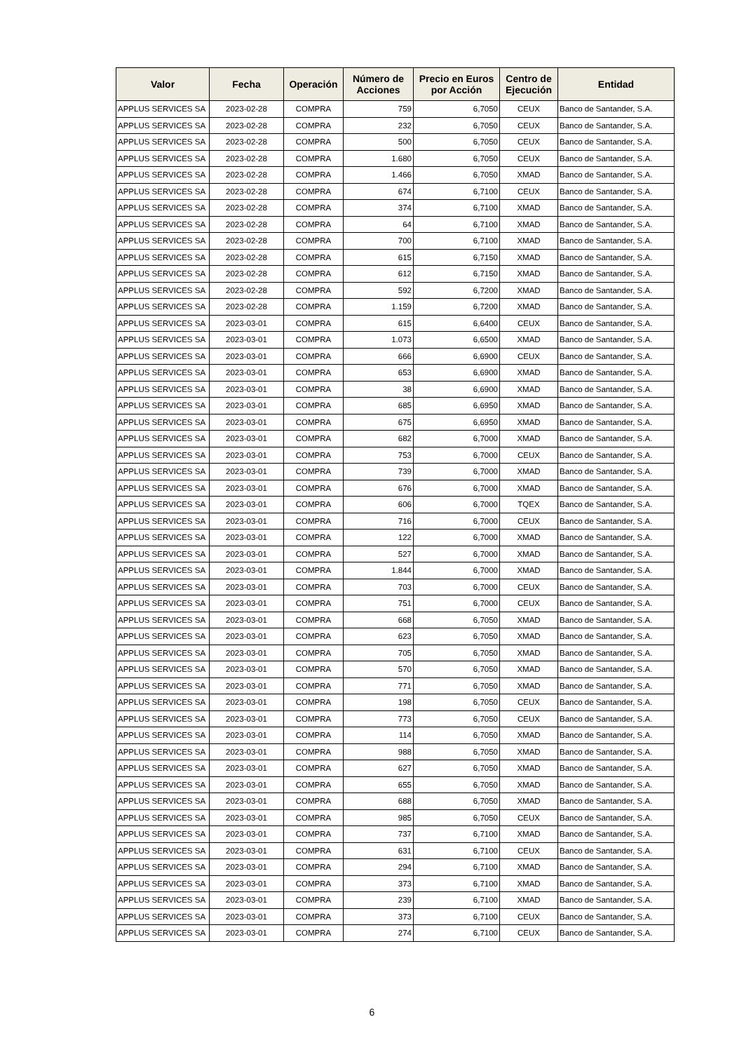| Valor | Fecha | Operación | Número de Acciones | Precio en Euros por Acción | Centro de Ejecución | Entidad |
| --- | --- | --- | --- | --- | --- | --- |
| APPLUS SERVICES SA | 2023-02-28 | COMPRA | 759 | 6,7050 | CEUX | Banco de Santander, S.A. |
| APPLUS SERVICES SA | 2023-02-28 | COMPRA | 232 | 6,7050 | CEUX | Banco de Santander, S.A. |
| APPLUS SERVICES SA | 2023-02-28 | COMPRA | 500 | 6,7050 | CEUX | Banco de Santander, S.A. |
| APPLUS SERVICES SA | 2023-02-28 | COMPRA | 1.680 | 6,7050 | CEUX | Banco de Santander, S.A. |
| APPLUS SERVICES SA | 2023-02-28 | COMPRA | 1.466 | 6,7050 | XMAD | Banco de Santander, S.A. |
| APPLUS SERVICES SA | 2023-02-28 | COMPRA | 674 | 6,7100 | CEUX | Banco de Santander, S.A. |
| APPLUS SERVICES SA | 2023-02-28 | COMPRA | 374 | 6,7100 | XMAD | Banco de Santander, S.A. |
| APPLUS SERVICES SA | 2023-02-28 | COMPRA | 64 | 6,7100 | XMAD | Banco de Santander, S.A. |
| APPLUS SERVICES SA | 2023-02-28 | COMPRA | 700 | 6,7100 | XMAD | Banco de Santander, S.A. |
| APPLUS SERVICES SA | 2023-02-28 | COMPRA | 615 | 6,7150 | XMAD | Banco de Santander, S.A. |
| APPLUS SERVICES SA | 2023-02-28 | COMPRA | 612 | 6,7150 | XMAD | Banco de Santander, S.A. |
| APPLUS SERVICES SA | 2023-02-28 | COMPRA | 592 | 6,7200 | XMAD | Banco de Santander, S.A. |
| APPLUS SERVICES SA | 2023-02-28 | COMPRA | 1.159 | 6,7200 | XMAD | Banco de Santander, S.A. |
| APPLUS SERVICES SA | 2023-03-01 | COMPRA | 615 | 6,6400 | CEUX | Banco de Santander, S.A. |
| APPLUS SERVICES SA | 2023-03-01 | COMPRA | 1.073 | 6,6500 | XMAD | Banco de Santander, S.A. |
| APPLUS SERVICES SA | 2023-03-01 | COMPRA | 666 | 6,6900 | CEUX | Banco de Santander, S.A. |
| APPLUS SERVICES SA | 2023-03-01 | COMPRA | 653 | 6,6900 | XMAD | Banco de Santander, S.A. |
| APPLUS SERVICES SA | 2023-03-01 | COMPRA | 38 | 6,6900 | XMAD | Banco de Santander, S.A. |
| APPLUS SERVICES SA | 2023-03-01 | COMPRA | 685 | 6,6950 | XMAD | Banco de Santander, S.A. |
| APPLUS SERVICES SA | 2023-03-01 | COMPRA | 675 | 6,6950 | XMAD | Banco de Santander, S.A. |
| APPLUS SERVICES SA | 2023-03-01 | COMPRA | 682 | 6,7000 | XMAD | Banco de Santander, S.A. |
| APPLUS SERVICES SA | 2023-03-01 | COMPRA | 753 | 6,7000 | CEUX | Banco de Santander, S.A. |
| APPLUS SERVICES SA | 2023-03-01 | COMPRA | 739 | 6,7000 | XMAD | Banco de Santander, S.A. |
| APPLUS SERVICES SA | 2023-03-01 | COMPRA | 676 | 6,7000 | XMAD | Banco de Santander, S.A. |
| APPLUS SERVICES SA | 2023-03-01 | COMPRA | 606 | 6,7000 | TQEX | Banco de Santander, S.A. |
| APPLUS SERVICES SA | 2023-03-01 | COMPRA | 716 | 6,7000 | CEUX | Banco de Santander, S.A. |
| APPLUS SERVICES SA | 2023-03-01 | COMPRA | 122 | 6,7000 | XMAD | Banco de Santander, S.A. |
| APPLUS SERVICES SA | 2023-03-01 | COMPRA | 527 | 6,7000 | XMAD | Banco de Santander, S.A. |
| APPLUS SERVICES SA | 2023-03-01 | COMPRA | 1.844 | 6,7000 | XMAD | Banco de Santander, S.A. |
| APPLUS SERVICES SA | 2023-03-01 | COMPRA | 703 | 6,7000 | CEUX | Banco de Santander, S.A. |
| APPLUS SERVICES SA | 2023-03-01 | COMPRA | 751 | 6,7000 | CEUX | Banco de Santander, S.A. |
| APPLUS SERVICES SA | 2023-03-01 | COMPRA | 668 | 6,7050 | XMAD | Banco de Santander, S.A. |
| APPLUS SERVICES SA | 2023-03-01 | COMPRA | 623 | 6,7050 | XMAD | Banco de Santander, S.A. |
| APPLUS SERVICES SA | 2023-03-01 | COMPRA | 705 | 6,7050 | XMAD | Banco de Santander, S.A. |
| APPLUS SERVICES SA | 2023-03-01 | COMPRA | 570 | 6,7050 | XMAD | Banco de Santander, S.A. |
| APPLUS SERVICES SA | 2023-03-01 | COMPRA | 771 | 6,7050 | XMAD | Banco de Santander, S.A. |
| APPLUS SERVICES SA | 2023-03-01 | COMPRA | 198 | 6,7050 | CEUX | Banco de Santander, S.A. |
| APPLUS SERVICES SA | 2023-03-01 | COMPRA | 773 | 6,7050 | CEUX | Banco de Santander, S.A. |
| APPLUS SERVICES SA | 2023-03-01 | COMPRA | 114 | 6,7050 | XMAD | Banco de Santander, S.A. |
| APPLUS SERVICES SA | 2023-03-01 | COMPRA | 988 | 6,7050 | XMAD | Banco de Santander, S.A. |
| APPLUS SERVICES SA | 2023-03-01 | COMPRA | 627 | 6,7050 | XMAD | Banco de Santander, S.A. |
| APPLUS SERVICES SA | 2023-03-01 | COMPRA | 655 | 6,7050 | XMAD | Banco de Santander, S.A. |
| APPLUS SERVICES SA | 2023-03-01 | COMPRA | 688 | 6,7050 | XMAD | Banco de Santander, S.A. |
| APPLUS SERVICES SA | 2023-03-01 | COMPRA | 985 | 6,7050 | CEUX | Banco de Santander, S.A. |
| APPLUS SERVICES SA | 2023-03-01 | COMPRA | 737 | 6,7100 | XMAD | Banco de Santander, S.A. |
| APPLUS SERVICES SA | 2023-03-01 | COMPRA | 631 | 6,7100 | CEUX | Banco de Santander, S.A. |
| APPLUS SERVICES SA | 2023-03-01 | COMPRA | 294 | 6,7100 | XMAD | Banco de Santander, S.A. |
| APPLUS SERVICES SA | 2023-03-01 | COMPRA | 373 | 6,7100 | XMAD | Banco de Santander, S.A. |
| APPLUS SERVICES SA | 2023-03-01 | COMPRA | 239 | 6,7100 | XMAD | Banco de Santander, S.A. |
| APPLUS SERVICES SA | 2023-03-01 | COMPRA | 373 | 6,7100 | CEUX | Banco de Santander, S.A. |
| APPLUS SERVICES SA | 2023-03-01 | COMPRA | 274 | 6,7100 | CEUX | Banco de Santander, S.A. |
6